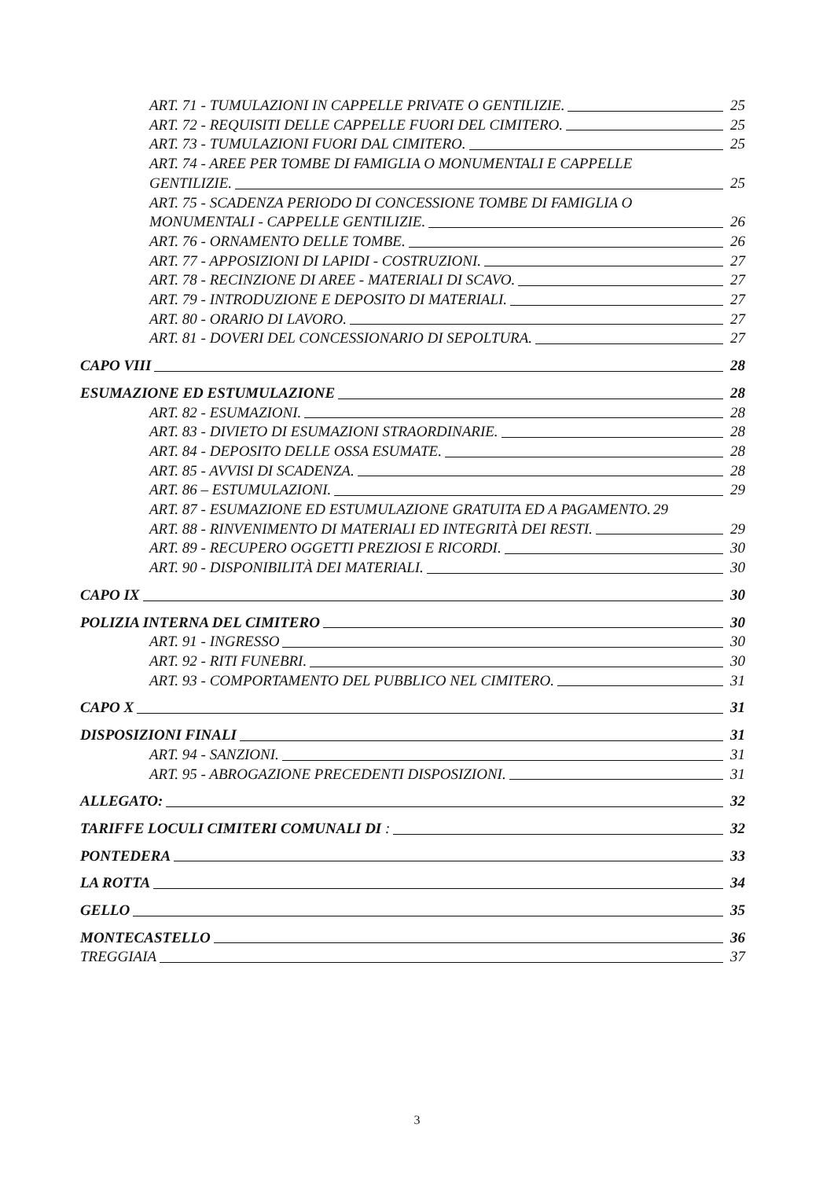ART. 71 - TUMULAZIONI IN CAPPELLE PRIVATE O GENTILIZIE. 25
ART. 72 - REQUISITI DELLE CAPPELLE FUORI DEL CIMITERO. 25
ART. 73 - TUMULAZIONI FUORI DAL CIMITERO. 25
ART. 74 - AREE PER TOMBE DI FAMIGLIA O MONUMENTALI E CAPPELLE
GENTILIZIE. 25
ART. 75 - SCADENZA PERIODO DI CONCESSIONE TOMBE DI FAMIGLIA O
MONUMENTALI - CAPPELLE GENTILIZIE. 26
ART. 76 - ORNAMENTO DELLE TOMBE. 26
ART. 77 - APPOSIZIONI DI LAPIDI - COSTRUZIONI. 27
ART. 78 - RECINZIONE DI AREE - MATERIALI DI SCAVO. 27
ART. 79 - INTRODUZIONE E DEPOSITO DI MATERIALI. 27
ART. 80 - ORARIO DI LAVORO. 27
ART. 81 - DOVERI DEL CONCESSIONARIO DI SEPOLTURA. 27
CAPO VIII 28
ESUMAZIONE ED ESTUMULAZIONE 28
ART. 82 - ESUMAZIONI. 28
ART. 83 - DIVIETO DI ESUMAZIONI STRAORDINARIE. 28
ART. 84 - DEPOSITO DELLE OSSA ESUMATE. 28
ART. 85 - AVVISI DI SCADENZA. 28
ART. 86 – ESTUMULAZIONI. 29
ART. 87 - ESUMAZIONE ED ESTUMULAZIONE GRATUITA ED A PAGAMENTO. 29
ART. 88 - RINVENIMENTO DI MATERIALI ED INTEGRITÀ DEI RESTI. 29
ART. 89 - RECUPERO OGGETTI PREZIOSI E RICORDI. 30
ART. 90 - DISPONIBILITÀ DEI MATERIALI. 30
CAPO IX 30
POLIZIA INTERNA DEL CIMITERO 30
ART. 91 - INGRESSO 30
ART. 92 - RITI FUNEBRI. 30
ART. 93 - COMPORTAMENTO DEL PUBBLICO NEL CIMITERO. 31
CAPO X 31
DISPOSIZIONI FINALI 31
ART. 94 - SANZIONI. 31
ART. 95 - ABROGAZIONE PRECEDENTI DISPOSIZIONI. 31
ALLEGATO: 32
TARIFFE LOCULI CIMITERI COMUNALI DI : 32
PONTEDERA 33
LA ROTTA 34
GELLO 35
MONTECASTELLO 36
TREGGIAIA 37
3